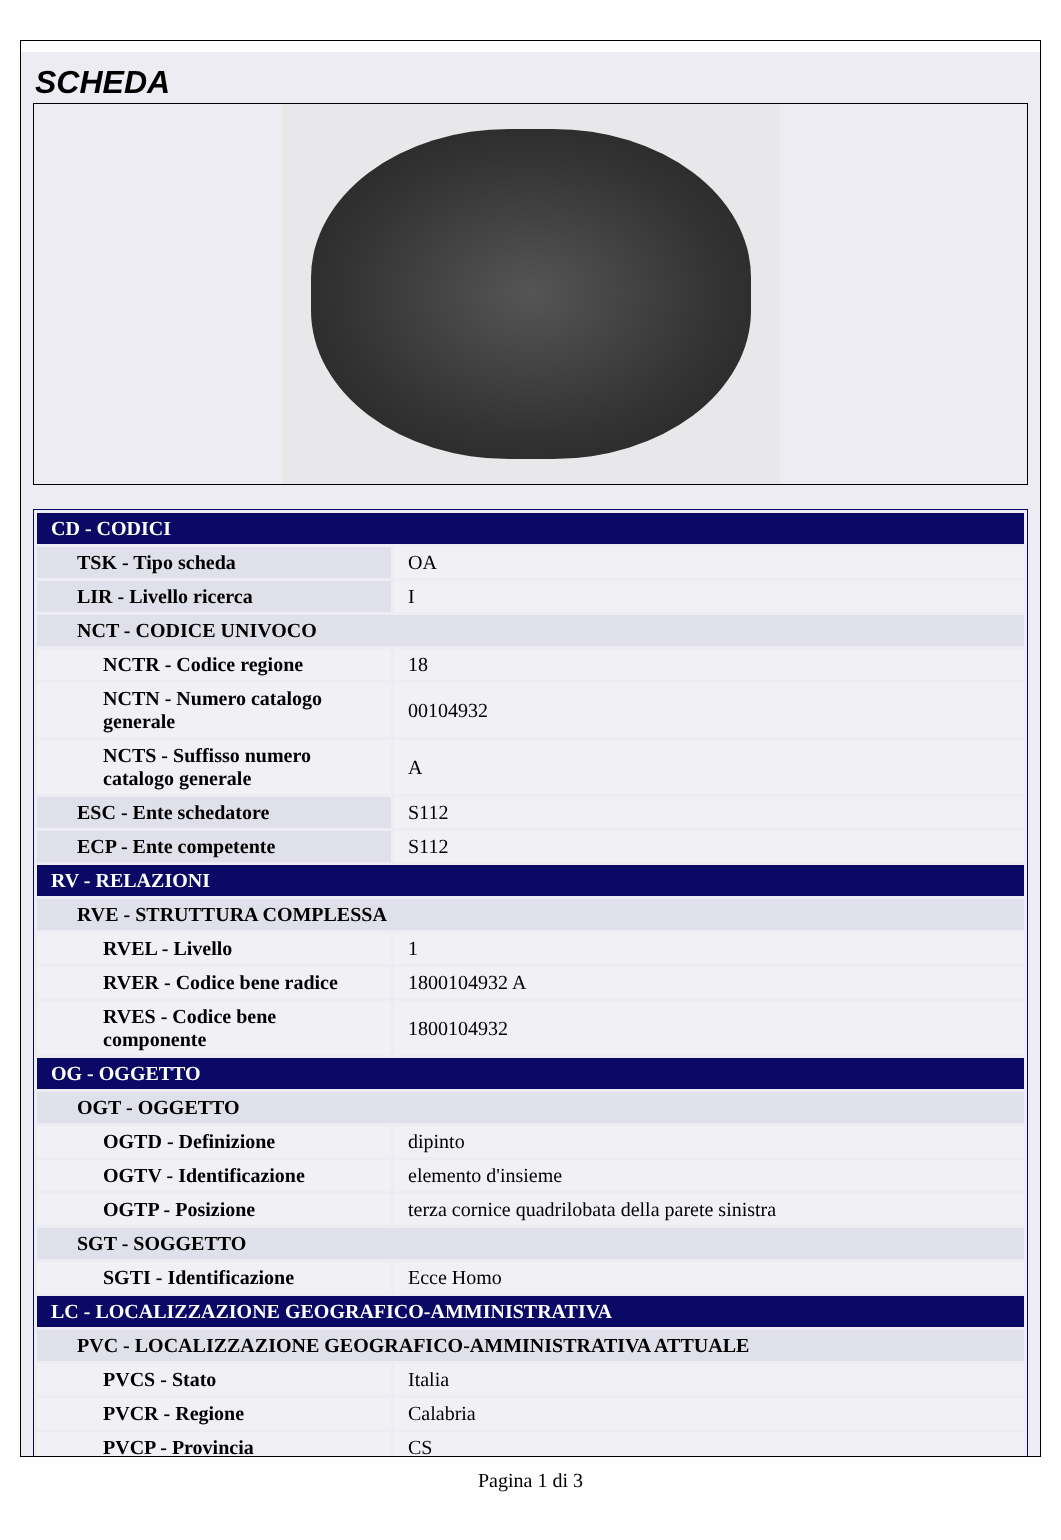SCHEDA
| CD - CODICI | |
| TSK - Tipo scheda | OA |
| LIR - Livello ricerca | I |
| NCT - CODICE UNIVOCO | |
| NCTR - Codice regione | 18 |
| NCTN - Numero catalogo generale | 00104932 |
| NCTS - Suffisso numero catalogo generale | A |
| ESC - Ente schedatore | S112 |
| ECP - Ente competente | S112 |
| RV - RELAZIONI | |
| RVE - STRUTTURA COMPLESSA | |
| RVEL - Livello | 1 |
| RVER - Codice bene radice | 1800104932 A |
| RVES - Codice bene componente | 1800104932 |
| OG - OGGETTO | |
| OGT - OGGETTO | |
| OGTD - Definizione | dipinto |
| OGTV - Identificazione | elemento d'insieme |
| OGTP - Posizione | terza cornice quadrilobata della parete sinistra |
| SGT - SOGGETTO | |
| SGTI - Identificazione | Ecce Homo |
| LC - LOCALIZZAZIONE GEOGRAFICO-AMMINISTRATIVA | |
| PVC - LOCALIZZAZIONE GEOGRAFICO-AMMINISTRATIVA ATTUALE | |
| PVCS - Stato | Italia |
| PVCR - Regione | Calabria |
| PVCP - Provincia | CS |
Pagina 1 di 3